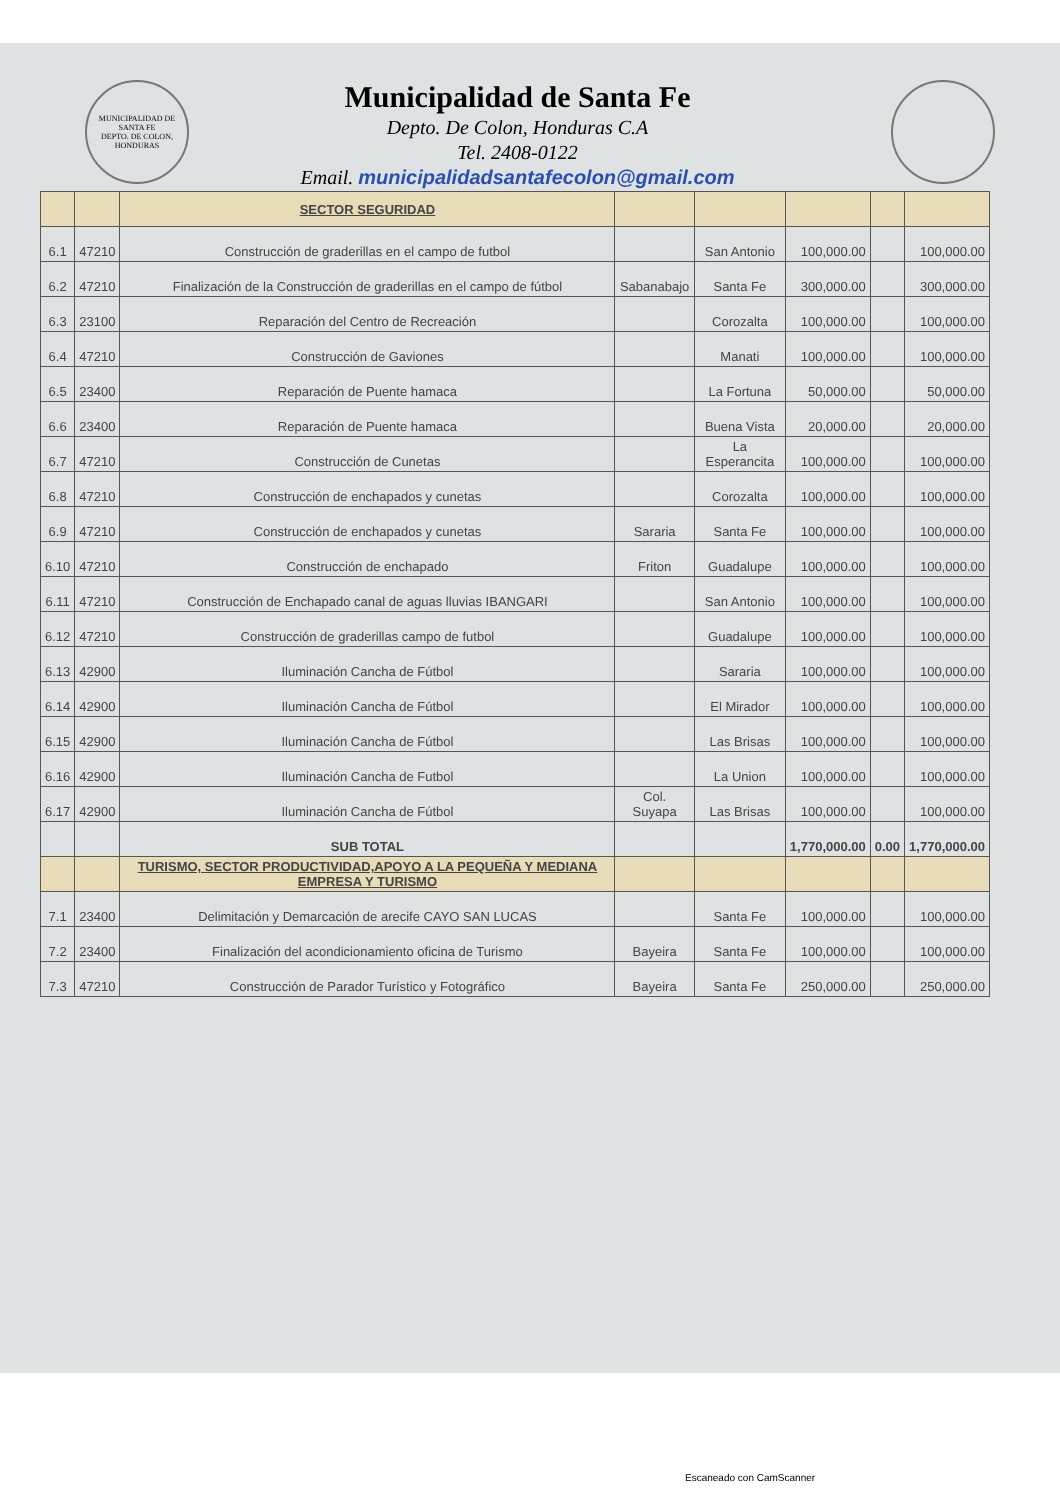MUNICIPALIDAD DE SANTA FE
DEPTO. DE COLON, HONDURAS
Municipalidad de Santa Fe
Depto. De Colon, Honduras C.A
Tel. 2408-0122
Email. municipalidadsantafecolon@gmail.com
| | | SECTOR SEGURIDAD | | | | | |
| 6.1 | 47210 | Construcción de graderillas en el campo de futbol | | San Antonio | 100,000.00 | | 100,000.00 |
| 6.2 | 47210 | Finalización de la Construcción de graderillas en el campo de fútbol | Sabanabajo | Santa Fe | 300,000.00 | | 300,000.00 |
| 6.3 | 23100 | Reparación del Centro de Recreación | | Corozalta | 100,000.00 | | 100,000.00 |
| 6.4 | 47210 | Construcción de Gaviones | | Manati | 100,000.00 | | 100,000.00 |
| 6.5 | 23400 | Reparación de Puente hamaca | | La Fortuna | 50,000.00 | | 50,000.00 |
| 6.6 | 23400 | Reparación de Puente hamaca | | Buena Vista | 20,000.00 | | 20,000.00 |
| 6.7 | 47210 | Construcción de Cunetas | | La Esperancita | 100,000.00 | | 100,000.00 |
| 6.8 | 47210 | Construcción de enchapados y cunetas | | Corozalta | 100,000.00 | | 100,000.00 |
| 6.9 | 47210 | Construcción de enchapados y cunetas | Sararia | Santa Fe | 100,000.00 | | 100,000.00 |
| 6.10 | 47210 | Construcción de enchapado | Friton | Guadalupe | 100,000.00 | | 100,000.00 |
| 6.11 | 47210 | Construcción de Enchapado canal de aguas lluvias IBANGARI | | San Antonio | 100,000.00 | | 100,000.00 |
| 6.12 | 47210 | Construcción de graderillas campo de futbol | | Guadalupe | 100,000.00 | | 100,000.00 |
| 6.13 | 42900 | Iluminación Cancha de Fútbol | | Sararia | 100,000.00 | | 100,000.00 |
| 6.14 | 42900 | Iluminación Cancha de Fútbol | | El Mirador | 100,000.00 | | 100,000.00 |
| 6.15 | 42900 | Iluminación Cancha de Fútbol | | Las Brisas | 100,000.00 | | 100,000.00 |
| 6.16 | 42900 | Iluminación Cancha de Futbol | | La Union | 100,000.00 | | 100,000.00 |
| 6.17 | 42900 | Iluminación Cancha de Fútbol | Col. Suyapa | Las Brisas | 100,000.00 | | 100,000.00 |
| | | SUB TOTAL | | | 1,770,000.00 | 0.00 | 1,770,000.00 |
| | | TURISMO, SECTOR PRODUCTIVIDAD,APOYO A LA PEQUEÑA Y MEDIANA EMPRESA Y TURISMO | | | | | |
| 7.1 | 23400 | Delimitación y Demarcación de arecife CAYO SAN LUCAS | | Santa Fe | 100,000.00 | | 100,000.00 |
| 7.2 | 23400 | Finalización del acondicionamiento oficina de Turismo | Bayeira | Santa Fe | 100,000.00 | | 100,000.00 |
| 7.3 | 47210 | Construcción de Parador Turístico y Fotográfico | Bayeira | Santa Fe | 250,000.00 | | 250,000.00 |
Escaneado con CamScanner